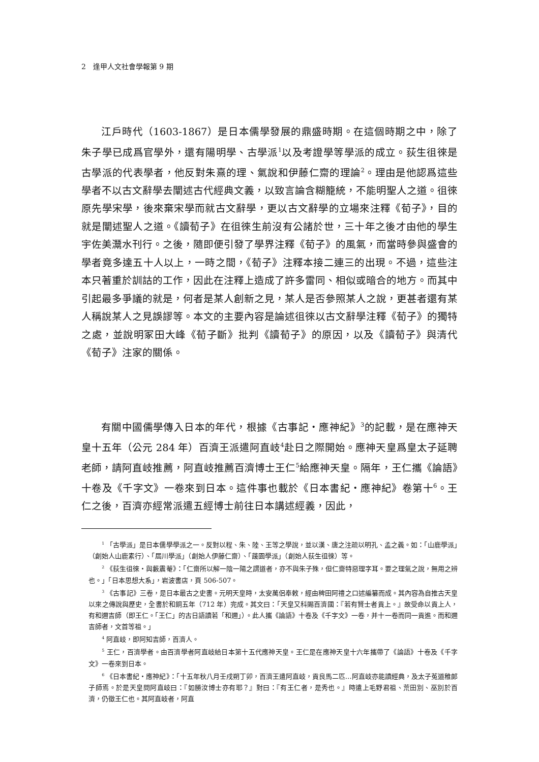2　逢甲人文社會學報第 9 期
江戶時代（1603-1867）是日本儒學發展的鼎盛時期。在這個時期之中，除了朱子學已成爲官學外，還有陽明學、古學派<sup>1</sup>以及考證學等學派的成立。荻生徂徠是古學派的代表學者，他反對朱熹的理、氣說和伊藤仁齋的理論<sup>2</sup>。理由是他認爲這些學者不以古文辭學去闡述古代經典文義，以致言論含糊籠統，不能明聖人之道。徂徠原先學宋學，後來棄宋學而就古文辭學，更以古文辭學的立場來注釋《荀子》，目的就是闡述聖人之道。《讀荀子》在徂徠生前沒有公諸於世，三十年之後才由他的學生宇佐美灊水刊行。之後，隨即便引發了學界注釋《荀子》的風氣，而當時參與盛會的學者竟多達五十人以上，一時之間，《荀子》注釋本接二連三的出現。不過，這些注本只著重於訓詁的工作，因此在注釋上造成了許多雷同、相似或暗合的地方。而其中引起最多爭議的就是，何者是某人創新之見，某人是否參照某人之說，更甚者還有某人稱說某人之見誤謬等。本文的主要內容是論述徂徠以古文辭學注釋《荀子》的獨特之處，並說明冢田大峰《荀子斷》批判《讀荀子》的原因，以及《讀荀子》與清代《荀子》注家的關係。
有關中國儒學傳入日本的年代，根據《古事記・應神紀》<sup>3</sup>的記載，是在應神天皇十五年（公元 284 年）百濟王派遣阿直岐<sup>4</sup>赴日之際開始。應神天皇爲皇太子延聘老師，請阿直岐推薦，阿直岐推薦百濟博士王仁<sup>5</sup>給應神天皇。隔年，王仁攜《論語》十卷及《千字文》一卷來到日本。這件事也載於《日本書紀・應神紀》卷第十<sup>6</sup>。王仁之後，百濟亦經常派遣五經博士前往日本講述經義，因此，
<sup>1</sup> 「古學派」是日本儒學學派之一。反對以程、朱、陸、王等之學說，並以漢、唐之注疏以明孔、孟之義。如：「山鹿學派」（創始人山鹿素行）、「屆川學派」（創始人伊藤仁齋）、「蘐園學派」（創始人荻生徂徠）等。
<sup>2</sup> 《荻生徂徠・與藪震菴》：「仁齋所以解一陰一陽之謂道者，亦不與朱子殊，但仁齋特惡理字耳。要之理氣之說，無用之辨也。」「日本思想大系」，岩波書店，頁 506-507。
<sup>3</sup> 《古事記》三卷，是日本最古之史書。元明天皇時，太安萬侶奉敕，經由稗田阿禮之口述編纂而成。其內容為自推古天皇以來之傳說與歷史，全書於和銅五年（712 年）完成。其文曰：「天皇又科賜百濟國：『若有賢士者貢上。』故受命以貢上人，有和邇吉師（即王仁。「王仁」的古日語讀若「和邇」）。此人攜《論語》十卷及《千字文》一卷，并十一卷而同一貢進。而和邇吉師者，文首等祖。」
<sup>4</sup> 阿直岐，即阿知吉師，百濟人。
<sup>5</sup> 王仁，百濟學者。由百濟學者阿直岐給日本第十五代應神天皇。王仁是在應神天皇十六年攜帶了《論語》十卷及《千字文》一卷來到日本。
<sup>6</sup> 《日本書紀・應神紀》：「十五年秋八月壬戌朔丁卯，百濟王遣阿直岐，貢良馬二匹…阿直岐亦能讀經典，及太子菟道稚郎子師焉。於是天皇問阿直岐曰：『如勝汝博士亦有耶？』對曰：『有王仁者，是秀也。』時遣上毛野君祖、荒田別、巫別於百濟，仍徵王仁也。其阿直岐者，阿直